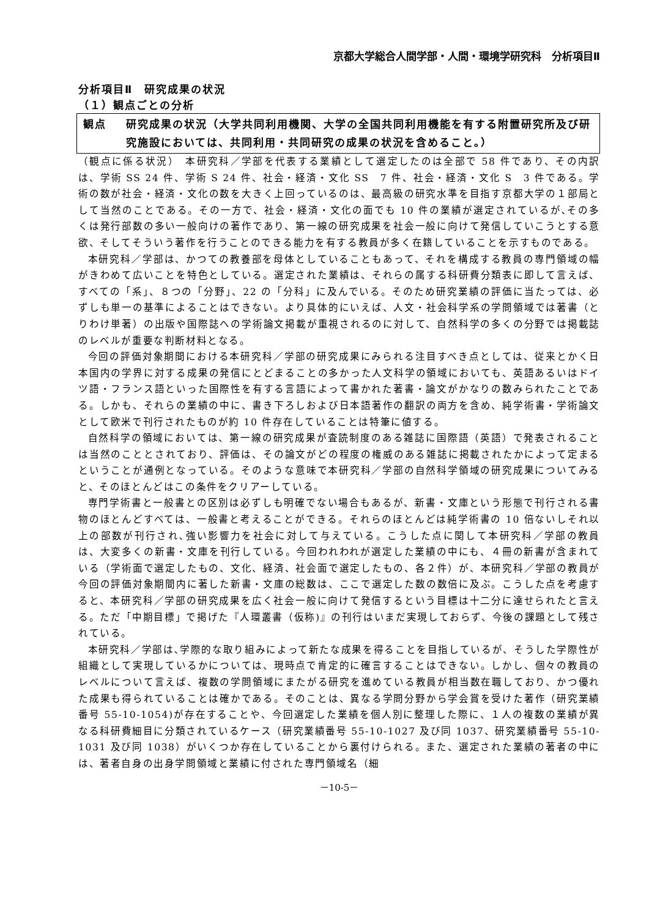京都大学総合人間学部・人間・環境学研究科　分析項目Ⅱ
分析項目Ⅱ　研究成果の状況
（１）観点ごとの分析
観点 研究成果の状況（大学共同利用機関、大学の全国共同利用機能を有する附置研究所及び研究施設においては、共同利用・共同研究の成果の状況を含めること。）
（観点に係る状況）　本研究科／学部を代表する業績として選定したのは全部で 58 件であり、その内訳は、学術 SS 24 件、学術 S 24 件、社会・経済・文化 SS　7 件、社会・経済・文化 S　3 件である。学術の数が社会・経済・文化の数を大きく上回っているのは、最高級の研究水準を目指す京都大学の１部局として当然のことである。その一方で、社会・経済・文化の面でも 10 件の業績が選定されているが､その多くは発行部数の多い一般向けの著作であり、第一線の研究成果を社会一般に向けて発信していこうとする意欲、そしてそういう著作を行うことのできる能力を有する教員が多く在籍していることを示すものである。
本研究科／学部は、かつての教養部を母体としていることもあって、それを構成する教員の専門領域の幅がきわめて広いことを特色としている。選定された業績は、それらの属する科研費分類表に即して言えば、すべての「系」、８つの「分野」、22 の「分科」に及んでいる。そのため研究業績の評価に当たっては、必ずしも単一の基準によることはできない。より具体的にいえば、人文・社会科学系の学問領域では著書（とりわけ単著）の出版や国際誌への学術論文掲載が重視されるのに対して、自然科学の多くの分野では掲載誌のレベルが重要な判断材料となる。
今回の評価対象期間における本研究科／学部の研究成果にみられる注目すべき点としては、従来とかく日本国内の学界に対する成果の発信にとどまることの多かった人文科学の領域においても、英語あるいはドイツ語・フランス語といった国際性を有する言語によって書かれた著書・論文がかなりの数みられたことである。しかも、それらの業績の中に、書き下ろしおよび日本語著作の翻訳の両方を含め、純学術書・学術論文として欧米で刊行されたものが約 10 件存在していることは特筆に値する。
自然科学の領域においては、第一線の研究成果が査読制度のある雑誌に国際語（英語）で発表されることは当然のこととされており、評価は、その論文がどの程度の権威のある雑誌に掲載されたかによって定まるということが通例となっている。そのような意味で本研究科／学部の自然科学領域の研究成果についてみると、そのほとんどはこの条件をクリアーしている。
専門学術書と一般書との区別は必ずしも明確でない場合もあるが、新書・文庫という形態で刊行される書物のほとんどすべては、一般書と考えることができる。それらのほとんどは純学術書の 10 倍ないしそれ以上の部数が刊行され､強い影響力を社会に対して与えている。こうした点に関して本研究科／学部の教員は、大変多くの新書・文庫を刊行している。今回われわれが選定した業績の中にも、４冊の新書が含まれている（学術面で選定したもの、文化、経済、社会面で選定したもの、各２件）が、本研究科／学部の教員が今回の評価対象期間内に著した新書・文庫の総数は、ここで選定した数の数倍に及ぶ。こうした点を考慮すると、本研究科／学部の研究成果を広く社会一般に向けて発信するという目標は十二分に達せられたと言える。ただ「中期目標」で掲げた『人環叢書（仮称)』の刊行はいまだ実現しておらず、今後の課題として残されている。
本研究科／学部は､学際的な取り組みによって新たな成果を得ることを目指しているが、そうした学際性が組織として実現しているかについては、現時点で肯定的に確言することはできない。しかし、個々の教員のレベルについて言えば、複数の学問領域にまたがる研究を進めている教員が相当数在職しており、かつ優れた成果も得られていることは確かである。そのことは、異なる学問分野から学会賞を受けた著作（研究業績番号 55-10-1054)が存在することや、今回選定した業績を個人別に整理した際に、１人の複数の業績が異なる科研費細目に分類されているケース（研究業績番号 55-10-1027 及び同 1037、研究業績番号 55-10-1031 及び同 1038）がいくつか存在していることから裏付けられる。また、選定された業績の著者の中には、著者自身の出身学問領域と業績に付された専門領域名（細
－10-5－